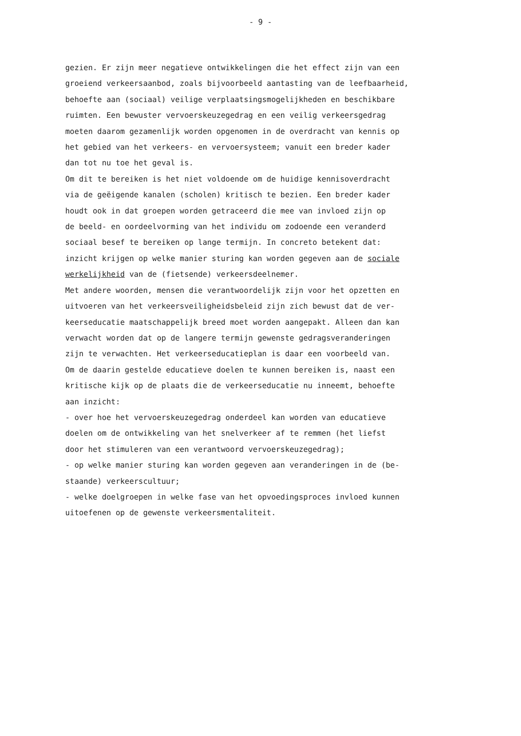- 9 -
gezien. Er zijn meer negatieve ontwikkelingen die het effect zijn van een
groeiend verkeersaanbod, zoals bijvoorbeeld aantasting van de leefbaarheid,
behoefte aan (sociaal) veilige verplaatsingsmogelijkheden en beschikbare
ruimten. Een bewuster vervoerskeuzegedrag en een veilig verkeersgedrag
moeten daarom gezamenlijk worden opgenomen in de overdracht van kennis op
het gebied van het verkeers- en vervoersysteem; vanuit een breder kader
dan tot nu toe het geval is.
Om dit te bereiken is het niet voldoende om de huidige kennisoverdracht
via de geëigende kanalen (scholen) kritisch te bezien. Een breder kader
houdt ook in dat groepen worden getraceerd die mee van invloed zijn op
de beeld- en oordeelvorming van het individu om zodoende een veranderd
sociaal besef te bereiken op lange termijn. In concreto betekent dat:
inzicht krijgen op welke manier sturing kan worden gegeven aan de sociale
werkelijkheid van de (fietsende) verkeersdeelnemer.
Met andere woorden, mensen die verantwoordelijk zijn voor het opzetten en
uitvoeren van het verkeersveiligheidsbeleid zijn zich bewust dat de ver-
keerseducatie maatschappelijk breed moet worden aangepakt. Alleen dan kan
verwacht worden dat op de langere termijn gewenste gedragsveranderingen
zijn te verwachten. Het verkeerseducatieplan is daar een voorbeeld van.
Om de daarin gestelde educatieve doelen te kunnen bereiken is, naast een
kritische kijk op de plaats die de verkeerseducatie nu inneemt, behoefte
aan inzicht:
- over hoe het vervoerskeuzegedrag onderdeel kan worden van educatieve
doelen om de ontwikkeling van het snelverkeer af te remmen (het liefst
door het stimuleren van een verantwoord vervoerskeuzegedrag);
- op welke manier sturing kan worden gegeven aan veranderingen in de (be-
staande) verkeerscultuur;
- welke doelgroepen in welke fase van het opvoedingsproces invloed kunnen
uitoefenen op de gewenste verkeersmentaliteit.